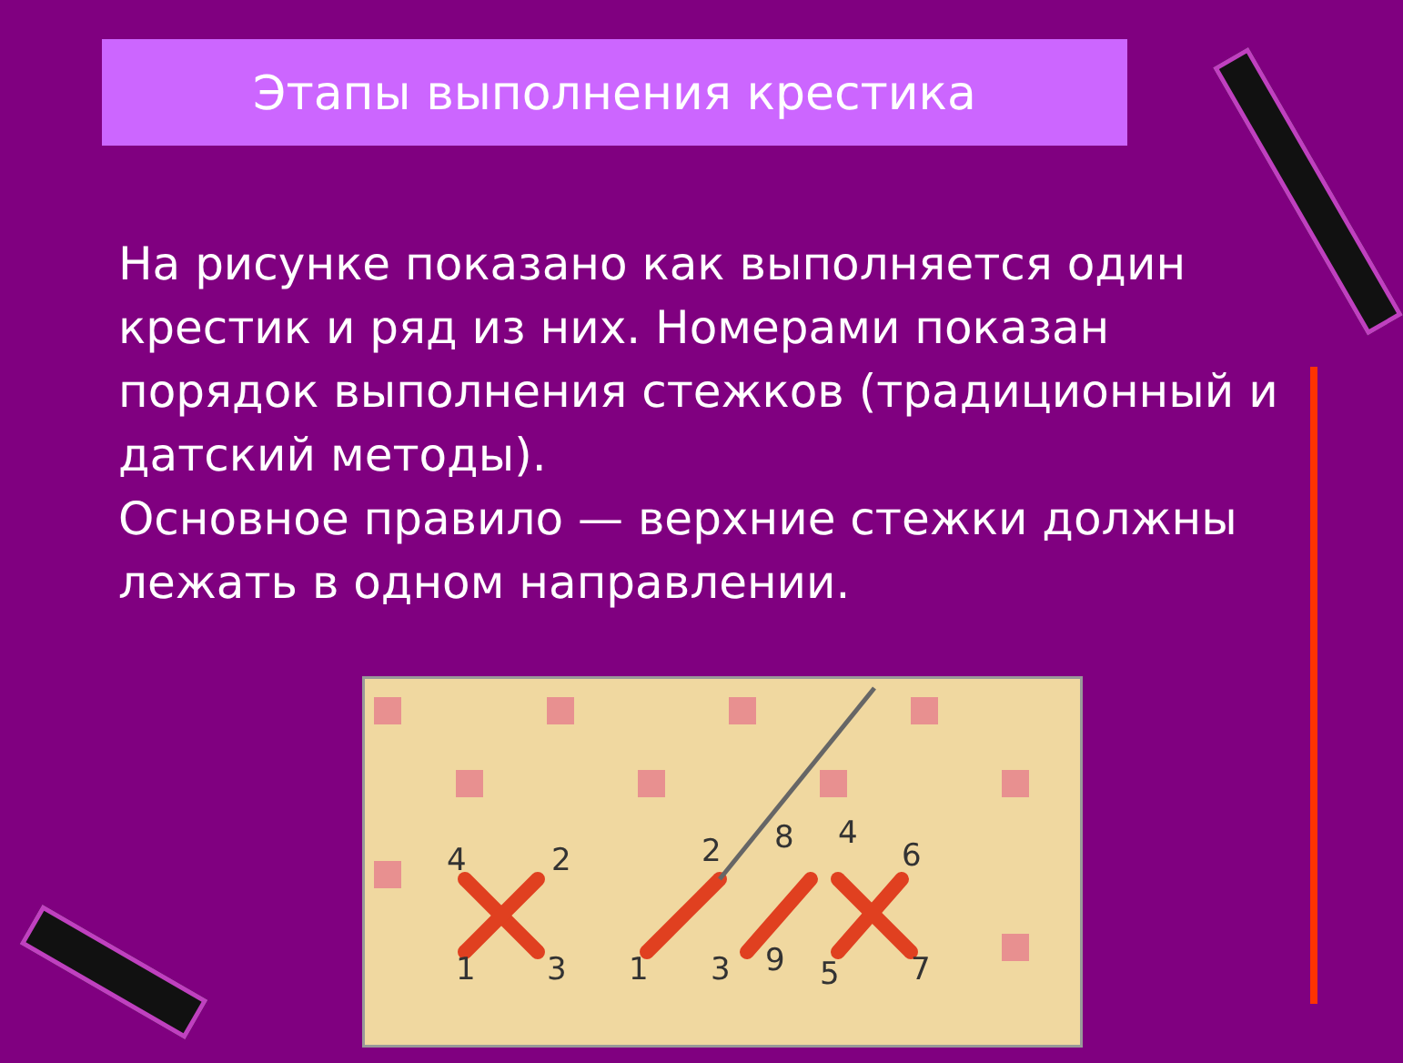Этапы выполнения крестика
На рисунке показано как выполняется один крестик и ряд из них. Номерами показан порядок выполнения стежков (традиционный и датский методы).
Основное правило — верхние стежки должны лежать в одном направлении.
4
2
1
3
2
8
4
6
1
3
9
5
7